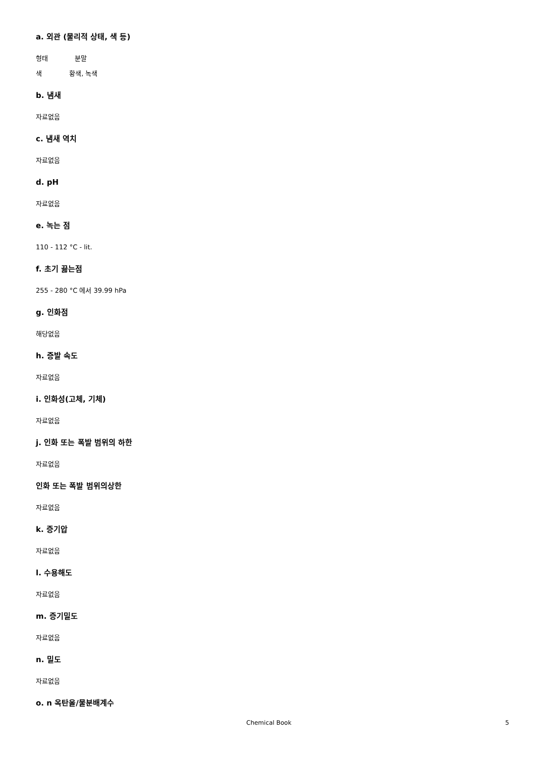a. 외관 (물리적 상태, 색 등)
형태 분말
색 황색, 녹색
b. 냄새
자료없음
c. 냄새 역치
자료없음
d. pH
자료없음
e. 녹는 점
110 - 112 °C - lit.
f. 초기 끓는점
255 - 280 °C 에서 39.99 hPa
g. 인화점
해당없음
h. 증발 속도
자료없음
i. 인화성(고체, 기체)
자료없음
j. 인화 또는 폭발 범위의 하한
자료없음
인화 또는 폭발 범위의상한
자료없음
k. 증기압
자료없음
l. 수용해도
자료없음
m. 증기밀도
자료없음
n. 밀도
자료없음
o. n 옥탄올/물분배계수
Chemical Book 5